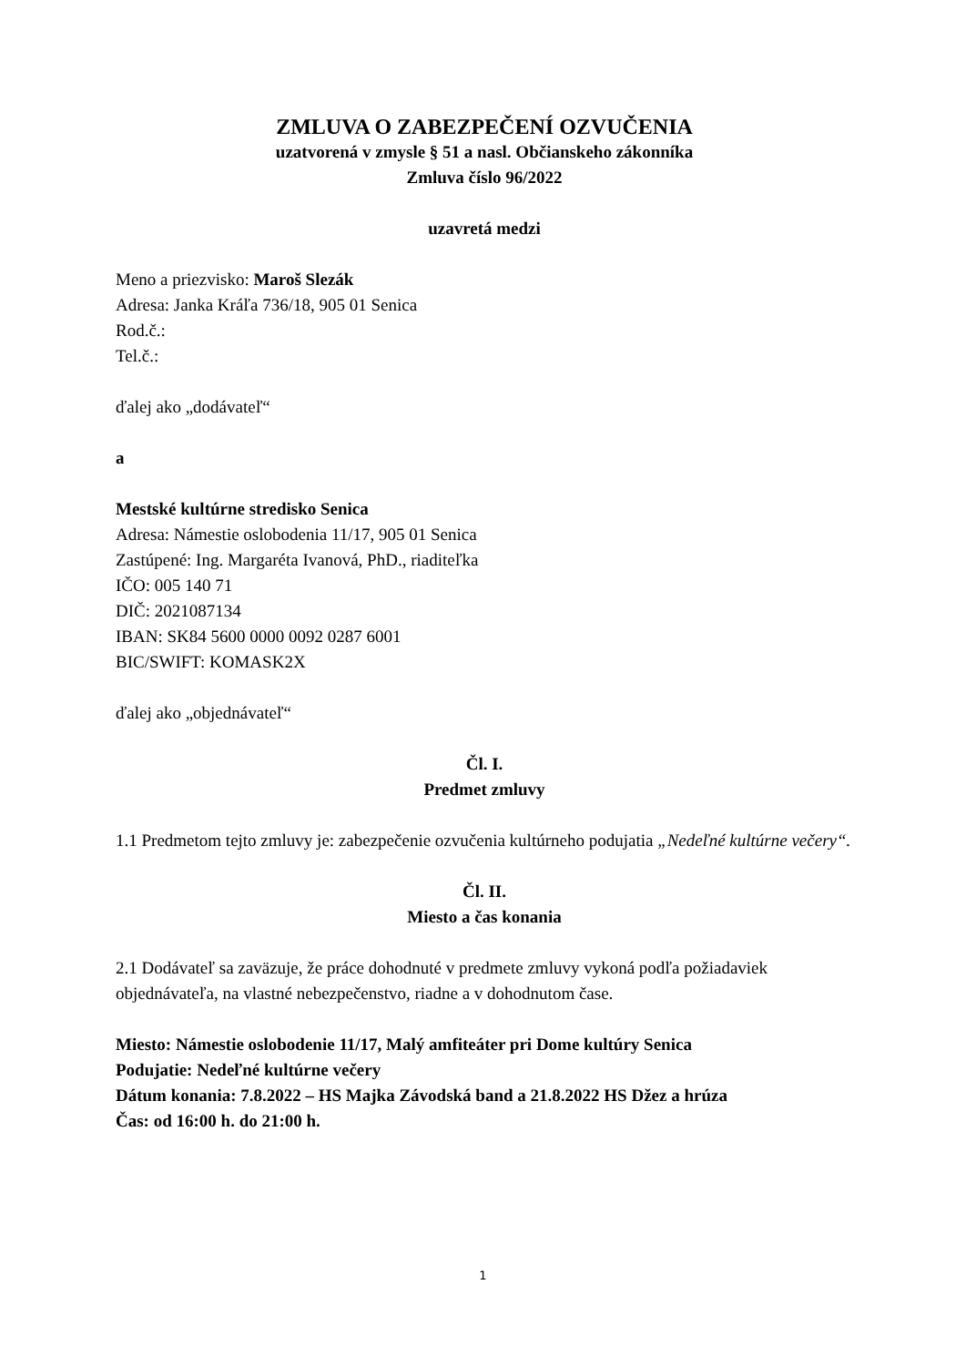ZMLUVA O ZABEZPEČENÍ OZVUČENIA
uzatvorená v zmysle § 51 a nasl. Občianskeho zákonníka
Zmluva číslo 96/2022
uzavretá medzi
Meno a priezvisko: Maroš Slezák
Adresa: Janka Kráľa 736/18, 905 01 Senica
Rod.č.:
Tel.č.:
ďalej ako „dodávateľ“
a
Mestské kultúrne stredisko Senica
Adresa: Námestie oslobodenia 11/17, 905 01 Senica
Zastúpené: Ing. Margaréta Ivanová, PhD., riaditeľka
IČO: 005 140 71
DIČ: 2021087134
IBAN: SK84 5600 0000 0092 0287 6001
BIC/SWIFT: KOMASK2X
ďalej ako „objednávateľ“
Čl. I.
Predmet zmluvy
1.1 Predmetom tejto zmluvy je: zabezpečenie ozvučenia kultúrneho podujatia „Nedeľné kultúrne večery“.
Čl. II.
Miesto a čas konania
2.1 Dodávateľ sa zaväzuje, že práce dohodnuté v predmete zmluvy vykoná podľa požiadaviek objednávateľa, na vlastné nebezpečenstvo, riadne a v dohodnutom čase.
Miesto: Námestie oslobodenie 11/17, Malý amfiteáter pri Dome kultúry Senica
Podujatie: Nedeľné kultúrne večery
Dátum konania: 7.8.2022 – HS Majka Závodská band a 21.8.2022 HS Džez a hrúza
Čas: od 16:00 h. do 21:00 h.
1